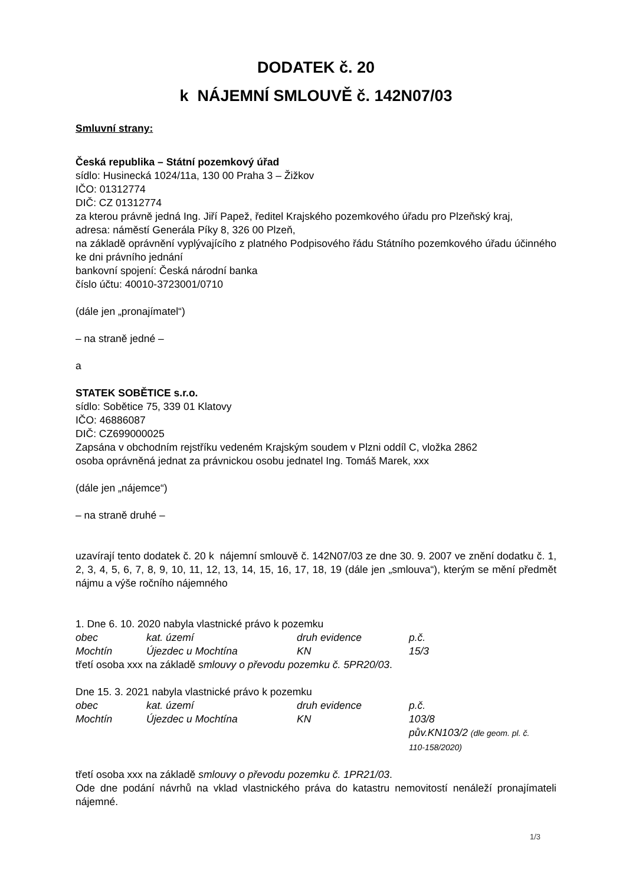DODATEK č. 20
k NÁJEMNÍ SMLOUVĚ č. 142N07/03
Smluvní strany:
Česká republika – Státní pozemkový úřad
sídlo: Husinecká 1024/11a, 130 00 Praha 3 – Žižkov
IČO: 01312774
DIČ: CZ 01312774
za kterou právně jedná Ing. Jiří Papež, ředitel Krajského pozemkového úřadu pro Plzeňský kraj,
adresa: náměstí Generála Píky 8, 326 00 Plzeň,
na základě oprávnění vyplývajícího z platného Podpisového řádu Státního pozemkového úřadu účinného ke dni právního jednání
bankovní spojení: Česká národní banka
číslo účtu: 40010-3723001/0710
(dále jen „pronajímatel“)
– na straně jedné –
a
STATEK SOBĚTICE s.r.o.
sídlo: Sobětice 75, 339 01 Klatovy
IČO: 46886087
DIČ: CZ699000025
Zapsána v obchodním rejstříku vedeném Krajským soudem v Plzni oddíl C, vložka 2862
osoba oprávněná jednat za právnickou osobu jednatel Ing. Tomáš Marek, xxx
(dále jen „nájemce“)
– na straně druhé –
uzavírají tento dodatek č. 20 k nájemní smlouvě č. 142N07/03 ze dne 30. 9. 2007 ve znění dodatku č. 1, 2, 3, 4, 5, 6, 7, 8, 9, 10, 11, 12, 13, 14, 15, 16, 17, 18, 19 (dále jen „smlouva“), kterým se mění předmět nájmu a výše ročního nájemného
1. Dne 6. 10. 2020 nabyla vlastnické právo k pozemku
| obec | kat. území | druh evidence | p.č. |
| Mochtín | Újezdec u Mochtína | KN | 15/3 |
třetí osoba xxx na základě smlouvy o převodu pozemku č. 5PR20/03.
Dne 15. 3. 2021 nabyla vlastnické právo k pozemku
| obec | kat. území | druh evidence | p.č. |
| Mochtín | Újezdec u Mochtína | KN | 103/8 pův.KN103/2 (dle geom. pl. č. 110-158/2020) |
třetí osoba xxx na základě smlouvy o převodu pozemku č. 1PR21/03.
Ode dne podání návrhů na vklad vlastnického práva do katastru nemovitostí nenáleží pronajímateli nájemné.
1/3